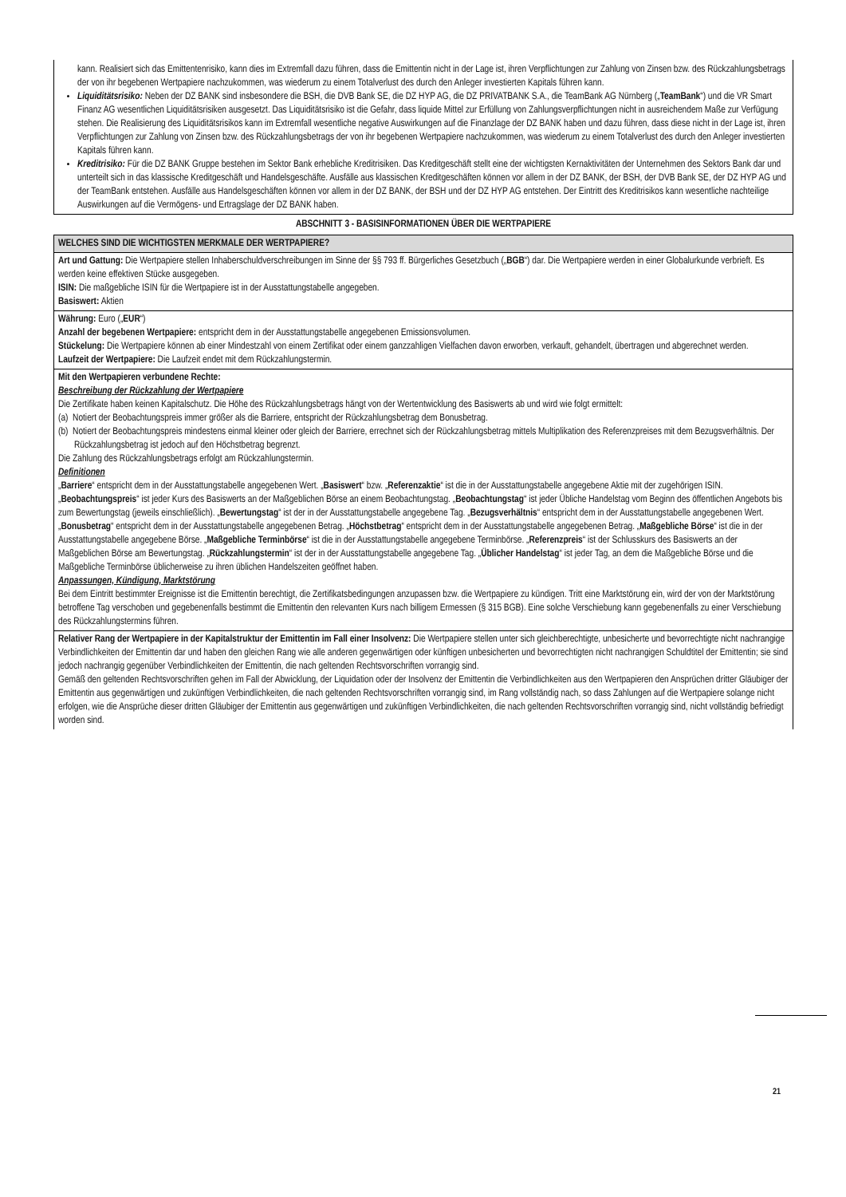kann. Realisiert sich das Emittentenrisiko, kann dies im Extremfall dazu führen, dass die Emittentin nicht in der Lage ist, ihren Verpflichtungen zur Zahlung von Zinsen bzw. des Rückzahlungsbetrags der von ihr begebenen Wertpapiere nachzukommen, was wiederum zu einem Totalverlust des durch den Anleger investierten Kapitals führen kann.
Liquiditätsrisiko: Neben der DZ BANK sind insbesondere die BSH, die DVB Bank SE, die DZ HYP AG, die DZ PRIVATBANK S.A., die TeamBank AG Nürnberg („TeamBank“) und die VR Smart Finanz AG wesentlichen Liquiditätsrisiken ausgesetzt. Das Liquiditätsrisiko ist die Gefahr, dass liquide Mittel zur Erfüllung von Zahlungsverpflichtungen nicht in ausreichendem Maße zur Verfügung stehen. Die Realisierung des Liquiditätsrisikos kann im Extremfall wesentliche negative Auswirkungen auf die Finanzlage der DZ BANK haben und dazu führen, dass diese nicht in der Lage ist, ihren Verpflichtungen zur Zahlung von Zinsen bzw. des Rückzahlungsbetrags der von ihr begebenen Wertpapiere nachzukommen, was wiederum zu einem Totalverlust des durch den Anleger investierten Kapitals führen kann.
Kreditrisiko: Für die DZ BANK Gruppe bestehen im Sektor Bank erhebliche Kreditrisiken. Das Kreditgeschäft stellt eine der wichtigsten Kernaktivitäten der Unternehmen des Sektors Bank dar und unterteilt sich in das klassische Kreditgeschäft und Handelsgeschäfte. Ausfälle aus klassischen Kreditgeschäften können vor allem in der DZ BANK, der BSH, der DVB Bank SE, der DZ HYP AG und der TeamBank entstehen. Ausfälle aus Handelsgeschäften können vor allem in der DZ BANK, der BSH und der DZ HYP AG entstehen. Der Eintritt des Kreditrisikos kann wesentliche nachteilige Auswirkungen auf die Vermögens- und Ertragslage der DZ BANK haben.
ABSCHNITT 3 - BASISINFORMATIONEN ÜBER DIE WERTPAPIERE
WELCHES SIND DIE WICHTIGSTEN MERKMALE DER WERTPAPIERE?
Art und Gattung: Die Wertpapiere stellen Inhaberschuldverschreibungen im Sinne der §§ 793 ff. Bürgerliches Gesetzbuch („BGB“) dar. Die Wertpapiere werden in einer Globalurkunde verbrieft. Es werden keine effektiven Stücke ausgegeben.
ISIN: Die maßgebliche ISIN für die Wertpapiere ist in der Ausstattungstabelle angegeben.
Basiswert: Aktien
Währung: Euro („EUR“)
Anzahl der begebenen Wertpapiere: entspricht dem in der Ausstattungstabelle angegebenen Emissionsvolumen.
Stückelung: Die Wertpapiere können ab einer Mindestzahl von einem Zertifikat oder einem ganzzahligen Vielfachen davon erworben, verkauft, gehandelt, übertragen und abgerechnet werden.
Laufzeit der Wertpapiere: Die Laufzeit endet mit dem Rückzahlungstermin.
Mit den Wertpapieren verbundene Rechte:
Beschreibung der Rückzahlung der Wertpapiere
Die Zertifikate haben keinen Kapitalschutz. Die Höhe des Rückzahlungsbetrags hängt von der Wertentwicklung des Basiswerts ab und wird wie folgt ermittelt:
(a) Notiert der Beobachtungspreis immer größer als die Barriere, entspricht der Rückzahlungsbetrag dem Bonusbetrag.
(b) Notiert der Beobachtungspreis mindestens einmal kleiner oder gleich der Barriere, errechnet sich der Rückzahlungsbetrag mittels Multiplikation des Referenzpreises mit dem Bezugsverhältnis. Der Rückzahlungsbetrag ist jedoch auf den Höchstbetrag begrenzt.
Die Zahlung des Rückzahlungsbetrags erfolgt am Rückzahlungstermin.
Definitionen
„Barriere“ entspricht dem in der Ausstattungstabelle angegebenen Wert. „Basiswert“ bzw. „Referenzaktie“ ist die in der Ausstattungstabelle angegebene Aktie mit der zugehörigen ISIN. „Beobachtungspreis“ ist jeder Kurs des Basiswerts an der Maßgeblichen Börse an einem Beobachtungstag. „Beobachtungstag“ ist jeder Übliche Handelstag vom Beginn des öffentlichen Angebots bis zum Bewertungstag (jeweils einschließlich). „Bewertungstag“ ist der in der Ausstattungstabelle angegebene Tag. „Bezugsverhältnis“ entspricht dem in der Ausstattungstabelle angegebenen Wert. „Bonusbetrag“ entspricht dem in der Ausstattungstabelle angegebenen Betrag. „Höchstbetrag“ entspricht dem in der Ausstattungstabelle angegebenen Betrag. „Maßgebliche Börse“ ist die in der Ausstattungstabelle angegebene Börse. „Maßgebliche Terminbörse“ ist die in der Ausstattungstabelle angegebene Terminbörse. „Referenzpreis“ ist der Schlusskurs des Basiswerts an der Maßgeblichen Börse am Bewertungstag. „Rückzahlungstermin“ ist der in der Ausstattungstabelle angegebene Tag. „Üblicher Handelstag“ ist jeder Tag, an dem die Maßgebliche Börse und die Maßgebliche Terminbörse üblicherweise zu ihren üblichen Handelszeiten geöffnet haben.
Anpassungen, Kündigung, Marktstörung
Bei dem Eintritt bestimmter Ereignisse ist die Emittentin berechtigt, die Zertifikatsbedingungen anzupassen bzw. die Wertpapiere zu kündigen. Tritt eine Marktstörung ein, wird der von der Marktstörung betroffene Tag verschoben und gegebenenfalls bestimmt die Emittentin den relevanten Kurs nach billigem Ermessen (§ 315 BGB). Eine solche Verschiebung kann gegebenenfalls zu einer Verschiebung des Rückzahlungstermins führen.
Relativer Rang der Wertpapiere in der Kapitalstruktur der Emittentin im Fall einer Insolvenz: Die Wertpapiere stellen unter sich gleichberechtigte, unbesicherte und bevorrechtigte nicht nachrangige Verbindlichkeiten der Emittentin dar und haben den gleichen Rang wie alle anderen gegenwärtigen oder künftigen unbesicherten und bevorrechtigten nicht nachrangigen Schuldtitel der Emittentin; sie sind jedoch nachrangig gegenüber Verbindlichkeiten der Emittentin, die nach geltenden Rechtsvorschriften vorrangig sind.
Gemäß den geltenden Rechtsvorschriften gehen im Fall der Abwicklung, der Liquidation oder der Insolvenz der Emittentin die Verbindlichkeiten aus den Wertpapieren den Ansprüchen dritter Gläubiger der Emittentin aus gegenwärtigen und zukünftigen Verbindlichkeiten, die nach geltenden Rechtsvorschriften vorrangig sind, im Rang vollständig nach, so dass Zahlungen auf die Wertpapiere solange nicht erfolgen, wie die Ansprüche dieser dritten Gläubiger der Emittentin aus gegenwärtigen und zukünftigen Verbindlichkeiten, die nach geltenden Rechtsvorschriften vorrangig sind, nicht vollständig befriedigt worden sind.
21